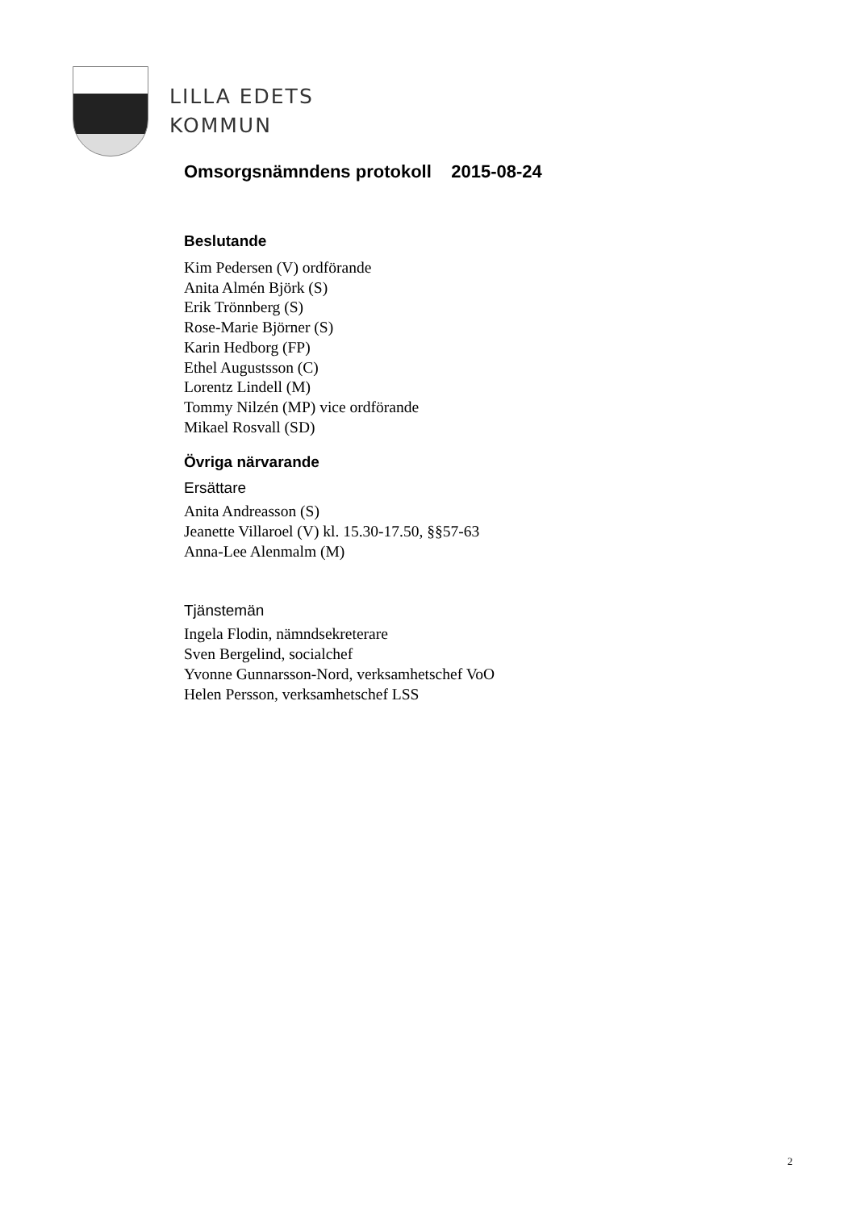LILLA EDETS
KOMMUN
Omsorgsnämndens protokoll 2015-08-24
Beslutande
Kim Pedersen (V) ordförande
Anita Almén Björk (S)
Erik Trönnberg (S)
Rose-Marie Björner (S)
Karin Hedborg (FP)
Ethel Augustsson (C)
Lorentz Lindell (M)
Tommy Nilzén (MP) vice ordförande
Mikael Rosvall (SD)
Övriga närvarande
Ersättare
Anita Andreasson (S)
Jeanette Villaroel (V) kl. 15.30-17.50, §§57-63
Anna-Lee Alenmalm (M)
Tjänstemän
Ingela Flodin, nämndsekreterare
Sven Bergelind, socialchef
Yvonne Gunnarsson-Nord, verksamhetschef VoO
Helen Persson, verksamhetschef LSS
2